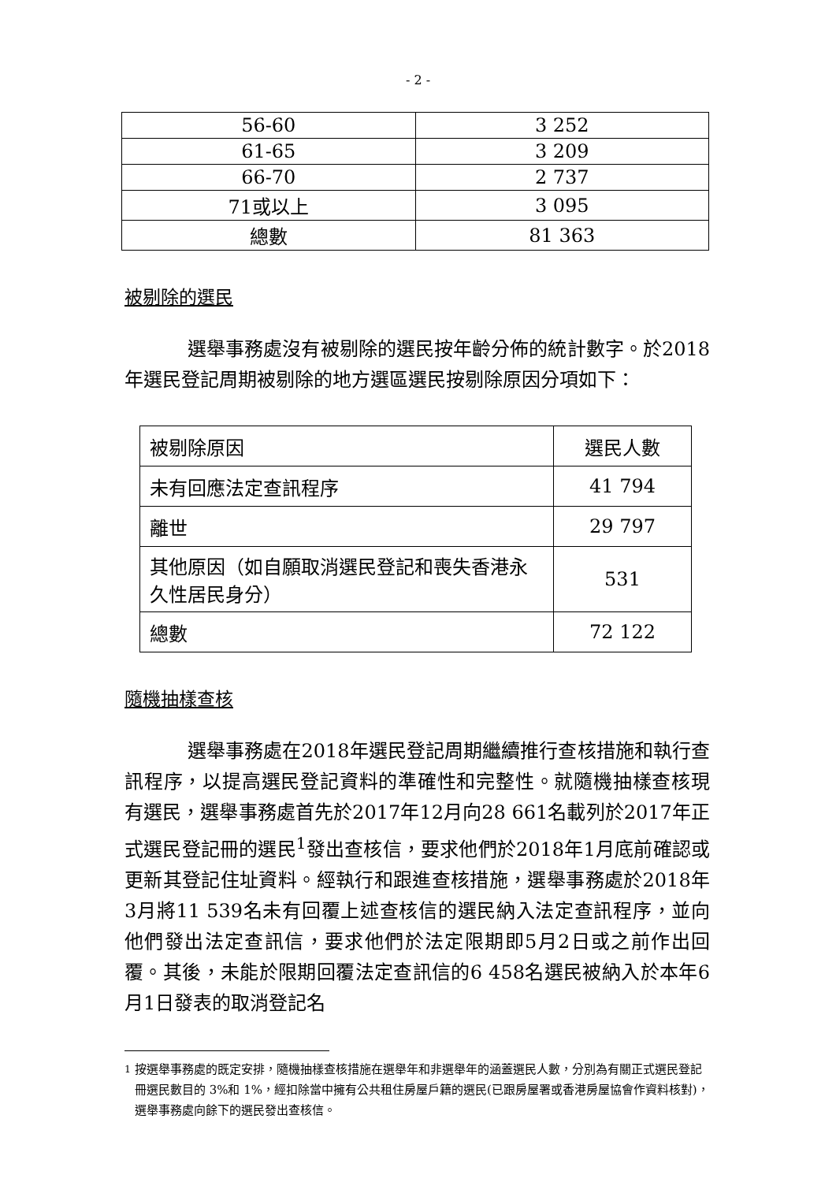- 2 -
| 56-60 | 3 252 |
| 61-65 | 3 209 |
| 66-70 | 2 737 |
| 71或以上 | 3 095 |
| 總數 | 81 363 |
被剔除的選民
選舉事務處沒有被剔除的選民按年齡分佈的統計數字。於2018年選民登記周期被剔除的地方選區選民按剔除原因分項如下：
| 被剔除原因 | 選民人數 |
| 未有回應法定查訊程序 | 41 794 |
| 離世 | 29 797 |
| 其他原因（如自願取消選民登記和喪失香港永久性居民身分） | 531 |
| 總數 | 72 122 |
隨機抽樣查核
選舉事務處在2018年選民登記周期繼續推行查核措施和執行查訊程序，以提高選民登記資料的準確性和完整性。就隨機抽樣查核現有選民，選舉事務處首先於2017年12月向28 661名載列於2017年正式選民登記冊的選民<sup>1</sup>發出查核信，要求他們於2018年1月底前確認或更新其登記住址資料。經執行和跟進查核措施，選舉事務處於2018年3月將11 539名未有回覆上述查核信的選民納入法定查訊程序，並向他們發出法定查訊信，要求他們於法定限期即5月2日或之前作出回覆。其後，未能於限期回覆法定查訊信的6 458名選民被納入於本年6月1日發表的取消登記名
<sup>1</sup> 按選舉事務處的既定安排，隨機抽樣查核措施在選舉年和非選舉年的涵蓋選民人數，分別為有關正式選民登記冊選民數目的 3%和 1%，經扣除當中擁有公共租住房屋戶籍的選民(已跟房屋署或香港房屋協會作資料核對)，選舉事務處向餘下的選民發出查核信。